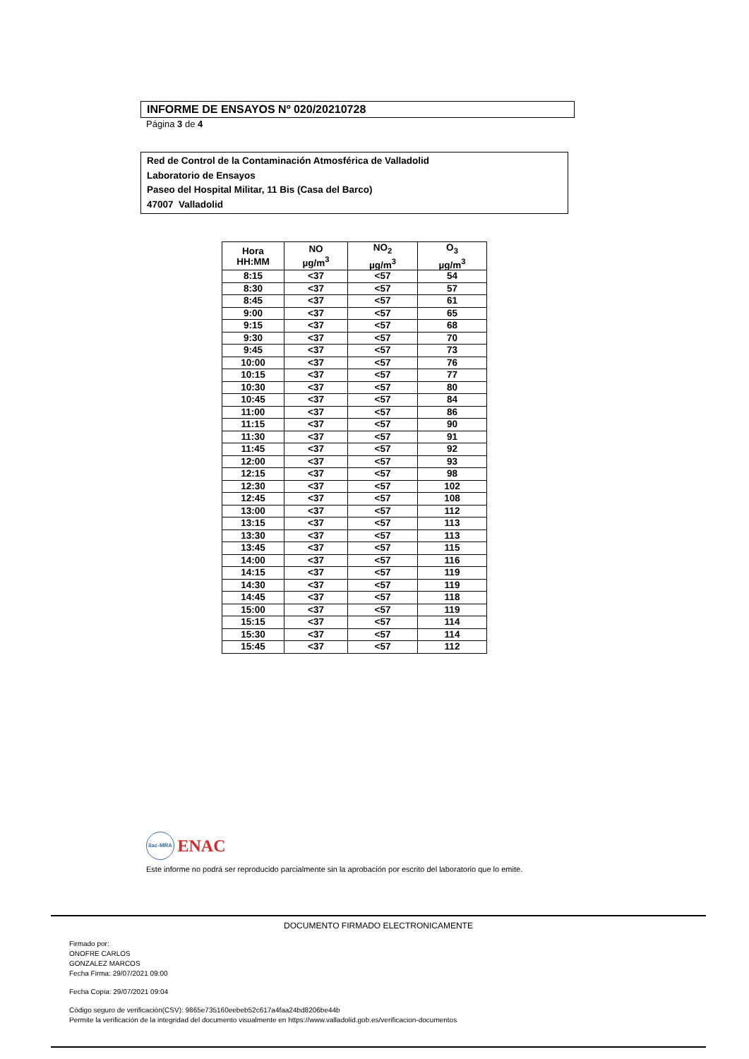INFORME DE ENSAYOS Nº 020/20210728
Página 3 de 4
Red de Control de la Contaminación Atmosférica de Valladolid
Laboratorio de Ensayos
Paseo del Hospital Militar, 11 Bis (Casa del Barco)
47007 Valladolid
| Hora HH:MM | NO µg/m<sup>3</sup> | NO<sub>2</sub> µg/m<sup>3</sup> | O<sub>3</sub> µg/m<sup>3</sup> |
| --- | --- | --- | --- |
| 8:15 | <37 | <57 | 54 |
| 8:30 | <37 | <57 | 57 |
| 8:45 | <37 | <57 | 61 |
| 9:00 | <37 | <57 | 65 |
| 9:15 | <37 | <57 | 68 |
| 9:30 | <37 | <57 | 70 |
| 9:45 | <37 | <57 | 73 |
| 10:00 | <37 | <57 | 76 |
| 10:15 | <37 | <57 | 77 |
| 10:30 | <37 | <57 | 80 |
| 10:45 | <37 | <57 | 84 |
| 11:00 | <37 | <57 | 86 |
| 11:15 | <37 | <57 | 90 |
| 11:30 | <37 | <57 | 91 |
| 11:45 | <37 | <57 | 92 |
| 12:00 | <37 | <57 | 93 |
| 12:15 | <37 | <57 | 98 |
| 12:30 | <37 | <57 | 102 |
| 12:45 | <37 | <57 | 108 |
| 13:00 | <37 | <57 | 112 |
| 13:15 | <37 | <57 | 113 |
| 13:30 | <37 | <57 | 113 |
| 13:45 | <37 | <57 | 115 |
| 14:00 | <37 | <57 | 116 |
| 14:15 | <37 | <57 | 119 |
| 14:30 | <37 | <57 | 119 |
| 14:45 | <37 | <57 | 118 |
| 15:00 | <37 | <57 | 119 |
| 15:15 | <37 | <57 | 114 |
| 15:30 | <37 | <57 | 114 |
| 15:45 | <37 | <57 | 112 |
ilac-MRA ENAC
Este informe no podrá ser reproducido parcialmente sin la aprobación por escrito del laboratorio que lo emite.
DOCUMENTO FIRMADO ELECTRONICAMENTE
Firmado por:
ONOFRE CARLOS
GONZALEZ MARCOS
Fecha Firma: 29/07/2021 09:00
Fecha Copia: 29/07/2021 09:04
Código seguro de verificación(CSV): 9865e735160eebeb52c617a4faa24bd8206be44b
Permite la verificación de la integridad del documento visualmente en https://www.valladolid.gob.es/verificacion-documentos